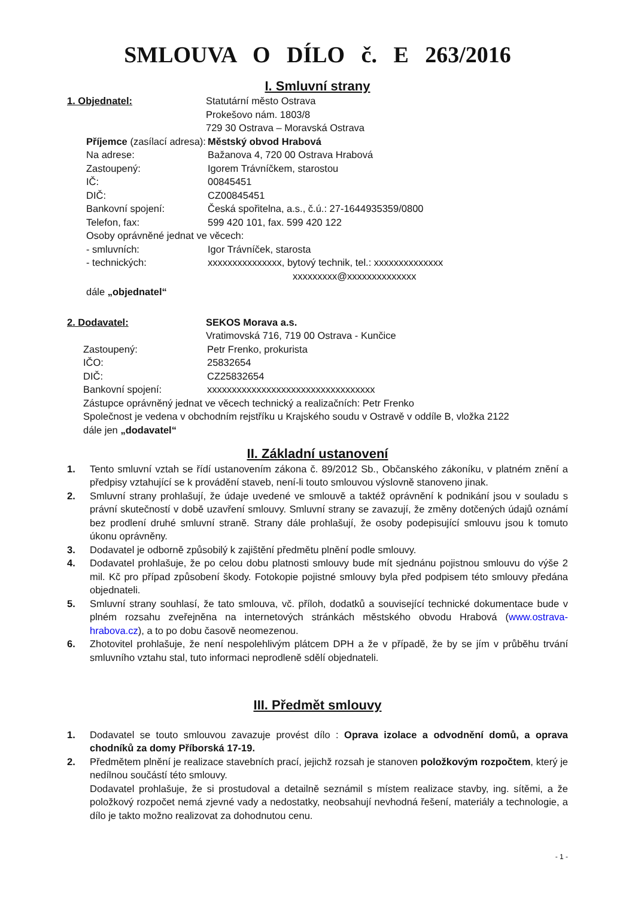SMLOUVA O DÍLO č. E 263/2016
I. Smluvní strany
1. Objednatel: Statutární město Ostrava
Prokešovo nám. 1803/8
729 30 Ostrava – Moravská Ostrava
Příjemce (zasílací adresa):
Městský obvod Hrabová
Na adrese: Bažanova 4, 720 00 Ostrava Hrabová
Zastoupený: Igorem Trávníčkem, starostou
IČ: 00845451
DIČ: CZ00845451
Bankovní spojení: Česká spořitelna, a.s., č.ú.: 27-1644935359/0800
Telefon, fax: 599 420 101, fax. 599 420 122
Osoby oprávněné jednat ve věcech:
- smluvních: Igor Trávníček, starosta
- technických: xxxxxxxxxxxxxxx, bytový technik, tel.: xxxxxxxxxxxxxx
xxxxxxxxx@xxxxxxxxxxxxxx
dále „objednatel“
2. Dodavatel: SEKOS Morava a.s.
Vratimovská 716, 719 00 Ostrava - Kunčice
Zastoupený: Petr Frenko, prokurista
IČO: 25832654
DIČ: CZ25832654
Bankovní spojení: xxxxxxxxxxxxxxxxxxxxxxxxxxxxxxxxxx
Zástupce oprávněný jednat ve věcech technický a realizačních: Petr Frenko
Společnost je vedena v obchodním rejstříku u Krajského soudu v Ostravě v oddíle B, vložka 2122
dále jen „dodavatel“
II. Základní ustanovení
1. Tento smluvní vztah se řídí ustanovením zákona č. 89/2012 Sb., Občanského zákoníku, v platném znění a předpisy vztahující se k provádění staveb, není-li touto smlouvou výslovně stanoveno jinak.
2. Smluvní strany prohlašují, že údaje uvedené ve smlouvě a taktéž oprávnění k podnikání jsou v souladu s právní skutečností v době uzavření smlouvy. Smluvní strany se zavazují, že změny dotčených údajů oznámí bez prodlení druhé smluvní straně. Strany dále prohlašují, že osoby podepisující smlouvu jsou k tomuto úkonu oprávněny.
3. Dodavatel je odborně způsobilý k zajištění předmětu plnění podle smlouvy.
4. Dodavatel prohlašuje, že po celou dobu platnosti smlouvy bude mít sjednánu pojistnou smlouvu do výše 2 mil. Kč pro případ způsobení škody. Fotokopie pojistné smlouvy byla před podpisem této smlouvy předána objednateli.
5. Smluvní strany souhlasí, že tato smlouva, vč. příloh, dodatků a související technické dokumentace bude v plném rozsahu zveřejněna na internetových stránkách městského obvodu Hrabová (www.ostrava-hrabova.cz), a to po dobu časově neomezenou.
6. Zhotovitel prohlašuje, že není nespolehlivým plátcem DPH a že v případě, že by se jím v průběhu trvání smluvního vztahu stal, tuto informaci neprodleně sdělí objednateli.
III. Předmět smlouvy
1. Dodavatel se touto smlouvou zavazuje provést dílo : Oprava izolace a odvodnění domů, a oprava chodníků za domy Příborská 17-19.
2. Předmětem plnění je realizace stavebních prací, jejichž rozsah je stanoven položkovým rozpočtem, který je nedílnou součástí této smlouvy.
Dodavatel prohlašuje, že si prostudoval a detailně seznámil s místem realizace stavby, ing. sítěmi, a že položkový rozpočet nemá zjevné vady a nedostatky, neobsahují nevhodná řešení, materiály a technologie, a dílo je takto možno realizovat za dohodnutou cenu.
- 1 -